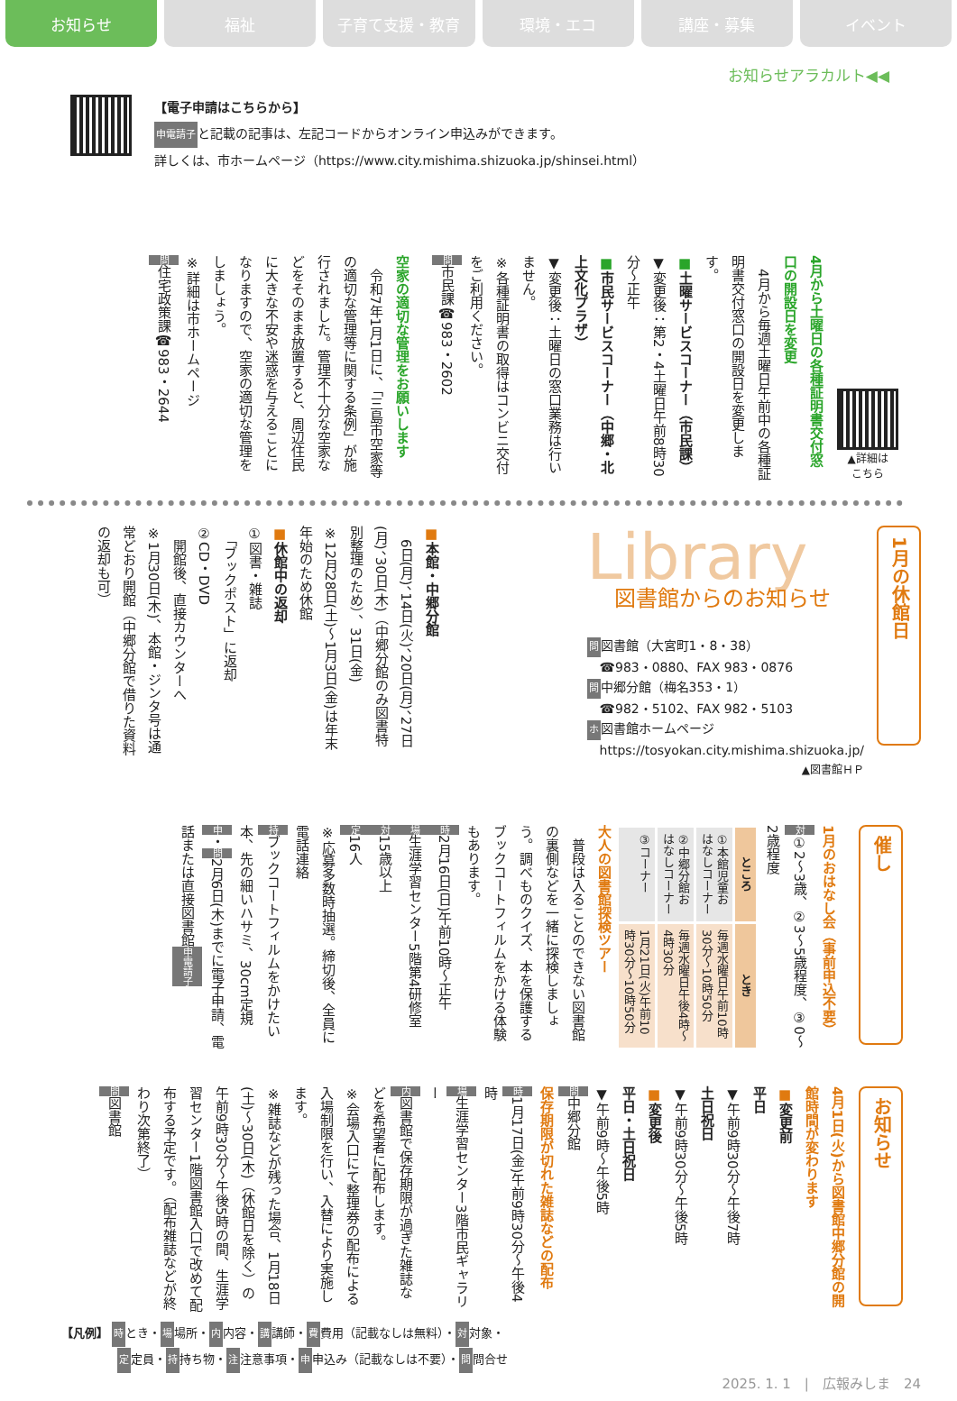お知らせ 福祉 子育て支援・教育 環境・エコ 講座・募集 イベント
お知らせアラカルト◀◀
【電子申請はこちらから】
申電請子と記載の記事は、左記コードからオンライン申込みができます。
詳しくは、市ホームページ（https://www.city.mishima.shizuoka.jp/shinsei.html）
4月から土曜日の各種証明書交付窓口の開設日を変更
　4月から毎週土曜日午前中の各種証明書交付窓口の開設日を変更します。
■土曜サービスコーナー（市民課）
▼変更後：第2・4土曜日午前8時30分～正午
■市民サービスコーナー（中郷・北上文化プラザ）
▼変更後：土曜日の窓口業務は行いません。
※各種証明書の取得はコンビニ交付をご利用ください。
問市民課☎983・2602
空家の適切な管理をお願いします
　令和7年1月1日に、「三島市空家等の適切な管理等に関する条例」が施行されました。管理不十分な空家などをそのまま放置すると、周辺住民に大きな不安や迷惑を与えることになりますので、空家の適切な管理をしましょう。
※詳細は市ホームページ
問住宅政策課☎983・2644
▲詳細は
こちら
■本館・中郷分館
　6日(月)、14日(火)、20日(月)、27日(月)、30日(木)（中郷分館のみ図書特別整理のため）、31日(金)
※12月28日(土)～1月3日(金)は年末年始のため休館
■休館中の返却
①図書・雑誌
　「ブックポスト」に返却
②CD・DVD
　開館後、直接カウンターへ
※1月30日(木)、本館・ジンタ号は通常どおり開館（中郷分館で借りた資料の返却も可）
Library
図書館からのお知らせ
問図書館（大宮町1・8・38）
　☎983・0880、FAX 983・0876
問中郷分館（梅名353・1）
　☎982・5102、FAX 982・5103
ホ図書館ホームページ
　https://tosyokan.city.mishima.shizuoka.jp/
▲図書館ＨＰ
1月の休館日
1月のおはなし会（事前申込不要）
対①2～3歳、②3～5歳程度、③0～2歳程度
| ところ | とき |
| --- | --- |
| ①本館児童おはなしコーナー | 毎週水曜日午前10時30分～10時50分 |
| ②中郷分館おはなしコーナー | 毎週水曜日午後4時～4時30分 |
| ③コーナー | 1月21日(火)午前10時30分～10時50分 |
大人の図書館探検ツアー
　普段は入ることのできない図書館の裏側などを一緒に探検しましょう。調べものクイズ、本を保護するブックコートフィルムをかける体験もあります。
時2月16日(日)午前10時～正午
場生涯学習センター5階第4研修室
対15歳以上
定16人
※応募多数時抽選。締切後、全員に電話連絡
持ブックコートフィルムをかけたい本、先の細いハサミ、30cm定規
申・問2月6日(木)までに電子申請、電話または直接図書館申電請子
催し
4月1日(火)から図書館中郷分館の開館時間が変わります
■変更前
平日
▼午前9時30分～午後7時
土日祝日
▼午前9時30分～午後5時
■変更後
平日・土日祝日
▼午前9時～午後5時
問中郷分館
保存期限が切れた雑誌などの配布
時1月17日(金)午前9時30分～午後4時
場生涯学習センター3階市民ギャラリー
内図書館で保存期限が過ぎた雑誌などを希望者に配布します。
※会場入口にて整理券の配布による入場制限を行い、入替により実施します。
※雑誌などが残った場合、1月18日(土)～30日(木)（休館日を除く）の午前9時30分～午後5時の間、生涯学習センター1階図書館入口で改めて配布する予定です。（配布雑誌などが終わり次第終了）
問図書館
お知らせ
【凡例】 時とき・場場所・内内容・講講師・費費用（記載なしは無料）・対対象・
定定員・持持ち物・注注意事項・申申込み（記載なしは不要）・問問合せ
2025. 1. 1　|　広報みしま　24